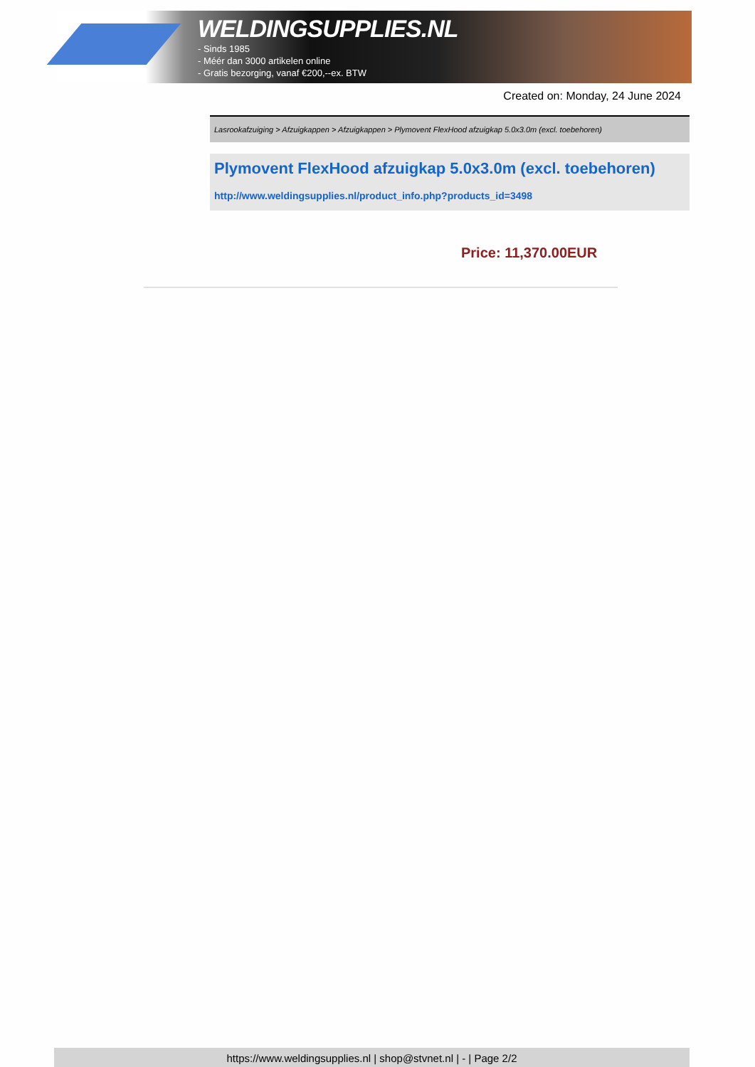WELDINGSUPPLIES.NL
- Sinds 1985
- Méér dan 3000 artikelen online
- Gratis bezorging, vanaf €200,--ex. BTW
Created on: Monday, 24 June 2024
Lasrookafzuiging > Afzuigkappen > Afzuigkappen > Plymovent FlexHood afzuigkap 5.0x3.0m (excl. toebehoren)
Plymovent FlexHood afzuigkap 5.0x3.0m (excl. toebehoren)
http://www.weldingsupplies.nl/product_info.php?products_id=3498
Price: 11,370.00EUR
https://www.weldingsupplies.nl | shop@stvnet.nl | - | Page 2/2